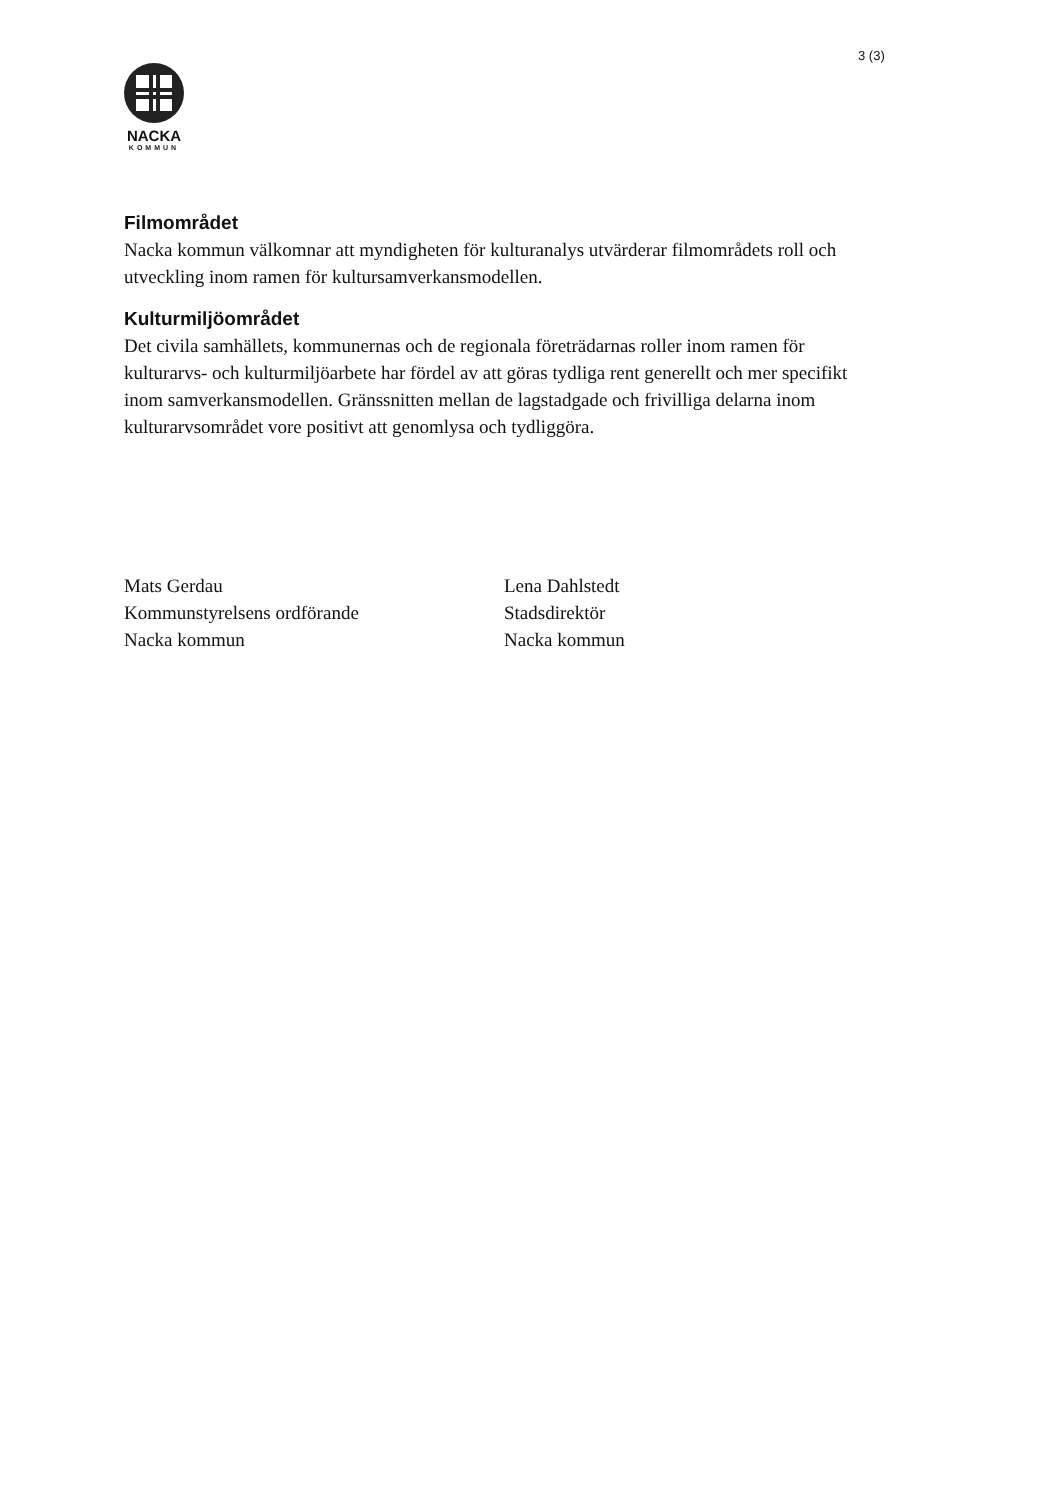3 (3)
NACKA
KOMMUN
Filmområdet
Nacka kommun välkomnar att myndigheten för kulturanalys utvärderar filmområdets roll och utveckling inom ramen för kultursamverkansmodellen.
Kulturmiljöområdet
Det civila samhällets, kommunernas och de regionala företrädarnas roller inom ramen för kulturarvs- och kulturmiljöarbete har fördel av att göras tydliga rent generellt och mer specifikt inom samverkansmodellen. Gränssnitten mellan de lagstadgade och frivilliga delarna inom kulturarvsområdet vore positivt att genomlysa och tydliggöra.
Mats Gerdau
Kommunstyrelsens ordförande
Nacka kommun
Lena Dahlstedt
Stadsdirektör
Nacka kommun